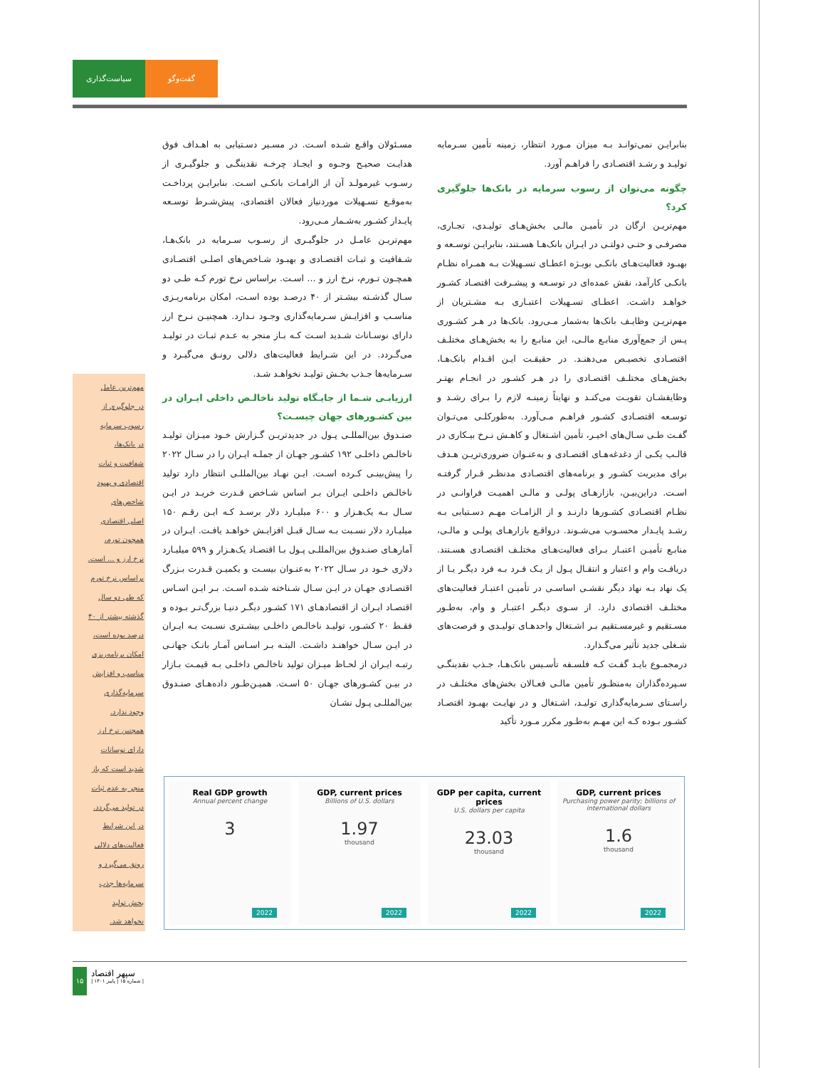سیاست‌گذاری گفت‌وگو
بنابرایـن نمی‌توانـد بـه میزان مـورد انتظار، زمینه تأمین سـرمایه تولیـد و رشـد اقتصـادی را فراهـم آورد.
چگونه می‌توان از رسوب سرمایه در بانک‌ها جلوگیری کرد؟
مهم‌تریـن ارگان در تأمیـن مالـی بخش‌هـای تولیـدی، تجـاری، مصرفـی و حتـی دولتـی در ایـران بانک‌هـا هسـتند، بنابرایـن توسـعه و بهبـود فعالیت‌هـای بانکـی بویـژه اعطـای تسـهیلات بـه همـراه نظـام بانکـی کارآمد، نقش عمده‌ای در توسـعه و پیشـرفت اقتصـاد کشـور خواهـد داشـت. اعطـای تسـهیلات اعتبـاری بـه مشـتریان از مهم‌تریـن وظایـف بانک‌ها به‌شمار مـی‌رود. بانک‌ها در هـر کشـوری پـس از جمع‌آوری منابـع مالـی، این منابـع را به بخش‌هـای مختلـف اقتصـادی تخصیـص می‌دهنـد. در حقیقـت ایـن اقـدام بانک‌هـا، بخش‌هـای مختلـف اقتصـادی را در هـر کشـور در انجـام بهتـر وظایفشـان تقویـت می‌کنـد و نهایتاً زمینـه لازم را بـرای رشـد و توسـعه اقتصـادی کشـور فراهـم مـی‌آورد. به‌طورکلـی می‌تـوان گفـت طـی سـال‌های اخیـر، تأمین اشـتغال و کاهـش نـرخ بیـکاری در قالـب یکـی از دغدغه‌هـای اقتصـادی و به‌عنـوان ضروری‌تریـن هـدف برای مدیریت کشـور و برنامه‌های اقتصـادی مدنظـر قـرار گرفتـه اسـت. دراین‌بیـن، بازارهـای پولـی و مالـی اهمیـت فراوانـی در نظـام اقتصـادی کشـورها دارنـد و از الزامـات مهـم دسـتیابی بـه رشـد پایـدار محسـوب می‌شـوند. درواقـع بازارهـای پولـی و مالـی، منابـع تأمیـن اعتبـار بـرای فعالیت‌هـای مختلـف اقتصـادی هسـتند. دریافـت وام و اعتبار و انتقـال پـول از یـک فـرد بـه فرد دیگـر یـا از یک نهاد بـه نهاد دیگر نقشـی اساسـی در تأمیـن اعتبـار فعالیت‌های مختلـف اقتصادی دارد. از سـوی دیگـر اعتبـار و وام، به‌طـور مسـتقیم و غیرمسـتقیم بـر اشـتغال واحدهـای تولیـدی و فرصت‌های شـغلی جدید تأثیر می‌گـذارد.
درمجمـوع بایـد گفـت کـه فلسـفه تأسـیس بانک‌هـا، جـذب نقدینگـی سـپرده‌گذاران به‌منظـور تأمین مالـی فعـالان بخش‌های مختلـف در راسـتای سـرمایه‌گذاری تولیـد، اشـتغال و در نهایـت بهبـود اقتصـاد کشـور بـوده کـه این مهـم به‌طـور مکرر مـورد تأکید
مسـئولان واقـع شـده اسـت. در مسـیر دسـتیابی به اهـداف فوق هدایـت صحیـح وجـوه و ایجـاد چرخـه نقدینگـی و جلوگیـری از رسـوب غیرمولـد آن از الزامـات بانکـی اسـت. بنابرایـن پرداخـت به‌موقـع تسـهیلات موردنیاز فعالان اقتصادی، پیش‌شـرط توسـعه پایـدار کشـور به‌شـمار مـی‌رود.
مهم‌تریـن عامـل در جلوگیـری از رسـوب سـرمایه در بانک‌هـا، شـفافیت و ثبـات اقتصـادی و بهبـود شـاخص‌های اصلـی اقتصـادی همچـون تـورم، نرخ ارز و ... اسـت. براساس نرخ تورم کـه طـی دو سـال گذشـته بیشـتر از ۴۰ درصـد بوده اسـت، امکان برنامه‌ریـزی مناسـب و افزایـش سـرمایه‌گذاری وجـود نـدارد. همچنیـن نـرخ ارز دارای نوسـانات شـدید اسـت کـه بـاز منجر به عـدم ثبـات در تولیـد می‌گـردد. در این شـرایط فعالیت‌های دلالی رونـق می‌گیـرد و سـرمایه‌ها جـذب بخـش تولیـد نخواهـد شـد.
ارزیابـی شـما از جایـگاه تولید ناخالـص داخلی ایـران در بین کشـورهای جهان چیسـت؟
صنـدوق بین‌المللـی پـول در جدیدتریـن گـزارش خـود میـزان تولیـد ناخالـص داخلـی ۱۹۲ کشـور جهـان از جملـه ایـران را در سـال ۲۰۲۲ را پیش‌بینـی کـرده اسـت. ایـن نهـاد بین‌المللـی انتظار دارد تولید ناخالـص داخلـی ایـران بـر اساس شـاخص قـدرت خریـد در ایـن سـال بـه یک‌هـزار و ۶۰۰ میلیـارد دلار برسـد کـه ایـن رقـم ۱۵۰ میلیـارد دلار نسـبت بـه سـال قبـل افزایـش خواهـد یافـت. ایـران در آمارهـای صنـدوق بین‌المللـی پـول بـا اقتصـاد یک‌هـزار و ۵۹۹ میلیـارد دلاری خـود در سـال ۲۰۲۲ به‌عنـوان بیسـت و یکمیـن قـدرت بـزرگ اقتصـادی جهـان در ایـن سـال شـناخته شـده اسـت. بـر ایـن اسـاس اقتصـاد ایـران از اقتصادهـای ۱۷۱ کشـور دیگـر دنیـا بزرگ‌تـر بـوده و فقـط ۲۰ کشـور، تولیـد ناخالـص داخلـی بیشـتری نسـبت بـه ایـران در ایـن سـال خواهنـد داشـت. البتـه بـر اسـاس آمـار بانـک جهانـی رتبـه ایـران از لحـاظ میـزان تولید ناخالـص داخلـی بـه قیمـت بـازار در بیـن کشـورهای جهـان ۵۰ اسـت. همیـن‌طـور داده‌هـای صنـدوق بین‌المللـی پـول نشـان
مهم‌ترین عامل
در جلوگیری از
رسوب سرمایه
در بانک‌ها،
شفافیت و ثبات
اقتصادی و بهبود
شاخص‌های
اصلی اقتصادی
همچون تورم،
نرخ ارز و ... است.
براساس نرخ تورم
که طی دو سال
گذشته بیشتر از ۴۰
درصد بوده است،
امکان برنامه‌ریزی
مناسب و افزایش
سرمایه‌گذاری
وجود ندارد.
همچنین نرخ ارز
دارای نوسانات
شدید است که باز
منجر به عدم ثبات
در تولید می‌گردد.
در این شرایط
فعالیت‌های دلالی
رونق می‌گیرد و
سرمایه‌ها جذب
بخش تولید
نخواهد شد.
Real GDP growth
Annual percent change
3
2022
GDP, current prices
Billions of U.S. dollars
1.97
thousand
2022
GDP per capita, current prices
U.S. dollars per capita
23.03
thousand
2022
GDP, current prices
Purchasing power parity; billions of international dollars
1.6
thousand
2022
۱۵
سپهر اقتصاد
| شماره ۱۵ | پاییز ۱۴۰۱ |